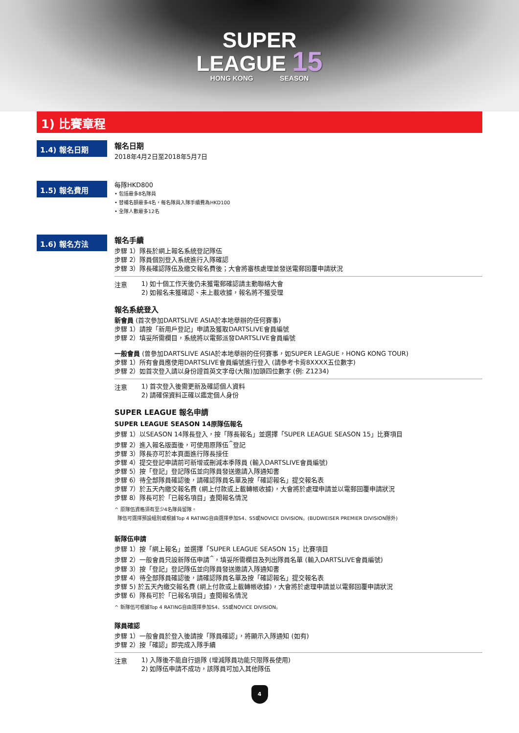SUPER
LEAGUE 15
HONG KONG SEASON
1) 比賽章程
1.4) 報名日期
報名日期
2018年4月2日至2018年5月7日
1.5) 報名費用
每隊HKD800
• 包括最多8名隊員
• 替補名額最多4名，每名隊員入隊手續費為HKD100
• 全隊人數最多12名
1.6) 報名方法
報名手續
步驟 1）隊長於網上報名系統登記隊伍
步驟 2）隊員個別登入系統進行入隊確認
步驟 3）隊長確認隊伍及繳交報名費後；大會將審核處理並發送電郵回覆申請狀況
注意
1) 如十個工作天後仍未獲電郵確認請主動聯絡大會
2) 如報名未獲確認、未上載收據，報名將不獲受理
報名系統登入
新會員 (首次參加DARTSLIVE ASIA於本地舉辦的任何賽事)
步驟 1）請按「新用戶登記」申請及獲取DARTSLIVE會員編號
步驟 2）填妥所需欄目，系統將以電郵派發DARTSLIVE會員編號
一般會員 (曾參加DARTSLIVE ASIA於本地舉辦的任何賽事，如SUPER LEAGUE，HONG KONG TOUR)
步驟 1）所有會員應使用DARTSLIVE會員編號進行登入 (請參考卡背8XXXX五位數字)
步驟 2）如首次登入請以身份證首英文字母(大階)加頭四位數字 (例: Z1234)
注意
1) 首次登入後需更新及確認個人資料
2) 請確保資料正確以鑑定個人身份
SUPER LEAGUE 報名申請
SUPER LEAGUE SEASON 14原隊伍報名
步驟 1）以SEASON 14隊長登入，按「隊長報名」並選擇「SUPER LEAGUE SEASON 15」比賽項目
步驟 2）進入報名版面後，可使用原隊伍<sup>^</sup>登記
步驟 3）隊長亦可於本頁面進行隊長接任
步驟 4）提交登記申請前可新增或刪減本季隊員 (輸入DARTSLIVE會員編號)
步驟 5）按「登記」登記隊伍並向隊員發送邀請入隊通知書
步驟 6）待全部隊員確認後，請確認隊員名單及按「確認報名」提交報名表
步驟 7）於五天內繳交報名費 (網上付款或上載轉帳收據)，大會將於處理申請並以電郵回覆申請狀況
步驟 8）隊長可於「已報名項目」查閱報名情況
^ 原隊伍資格須有至少4名隊員留隊。
隊伍可選擇預設組別或根據Top 4 RATING自由選擇參加S4、S5或NOVICE DIVISION。(BUDWEISER PREMIER DIVISION除外)
新隊伍申請
步驟 1）按「網上報名」並選擇「SUPER LEAGUE SEASON 15」比賽項目
步驟 2）一般會員只設新隊伍申請<sup>^</sup>，填妥所需欄目及列出隊員名單 (輸入DARTSLIVE會員編號)
步驟 3）按「登記」登記隊伍並向隊員發送邀請入隊通知書
步驟 4）待全部隊員確認後，請確認隊員名單及按「確認報名」提交報名表
步驟 5) 於五天內繳交報名費 (網上付款或上載轉帳收據)，大會將於處理申請並以電郵回覆申請狀況
步驟 6）隊長可於「已報名項目」查閱報名情況
^ 新隊伍可根據Top 4 RATING自由選擇參加S4、S5或NOVICE DIVISION。
隊員確認
步驟 1）一般會員於登入後請按「隊員確認」，將顯示入隊通知 (如有)
步驟 2）按「確認」即完成入隊手續
注意
1) 入隊後不能自行退隊 (增減隊員功能只限隊長使用)
2) 如隊伍申請不成功，該隊員可加入其他隊伍
4